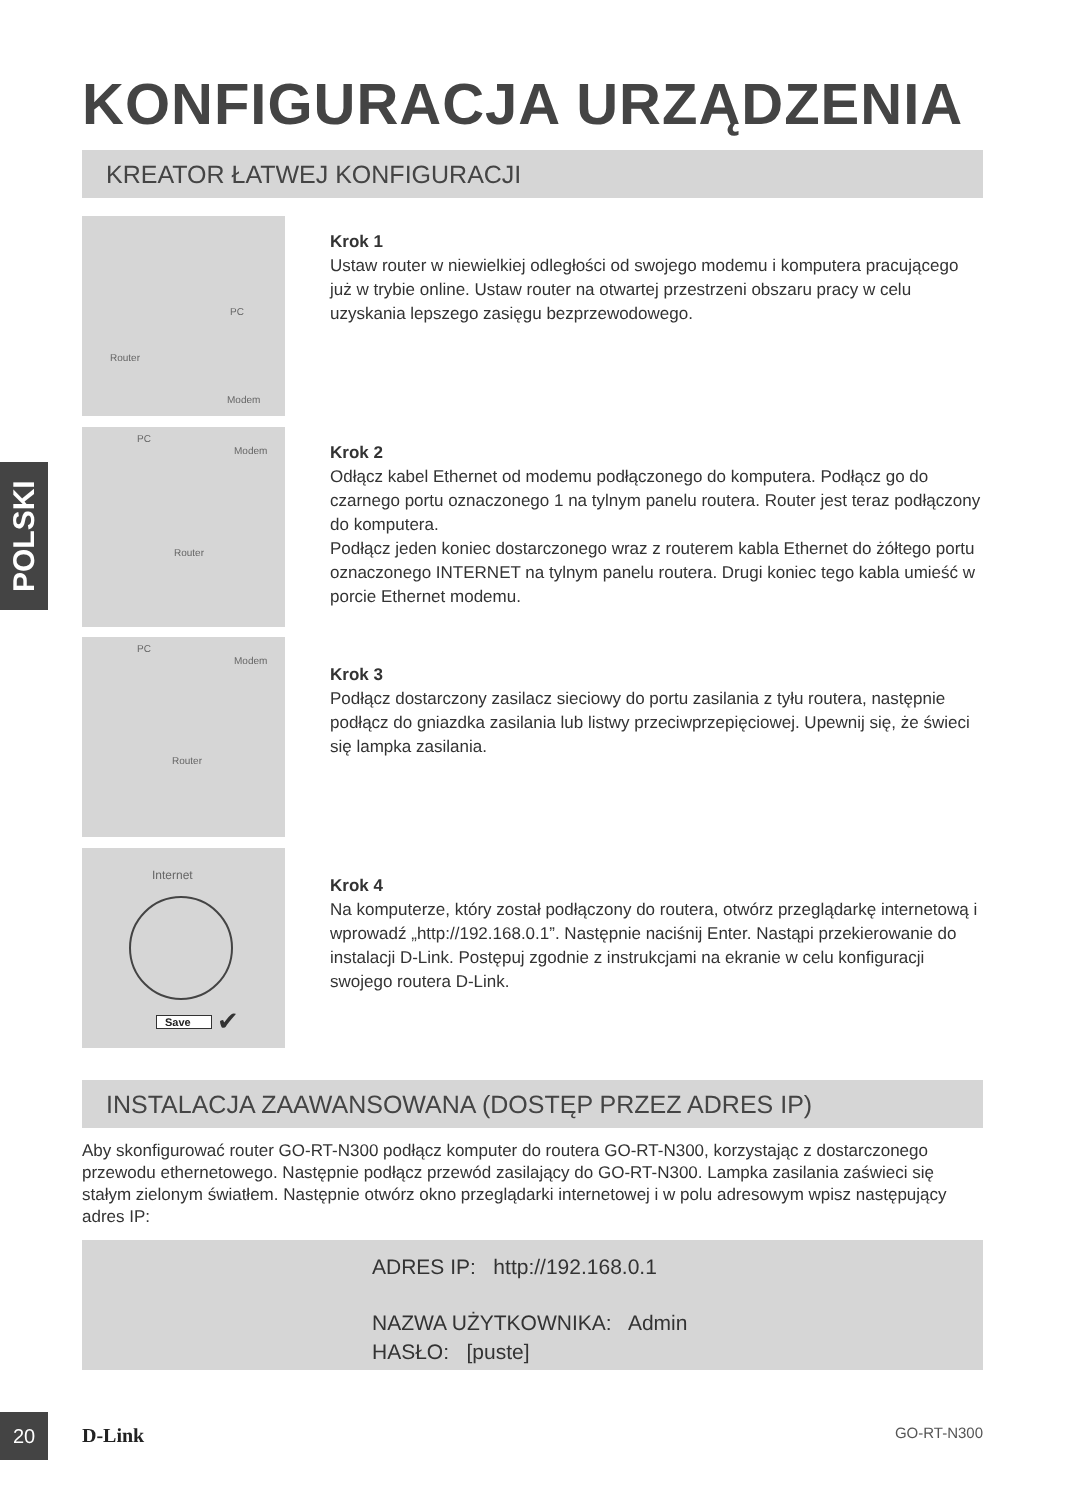KONFIGURACJA URZĄDZENIA
KREATOR ŁATWEJ KONFIGURACJI
POLSKI
PC
Router
Modem
Krok 1
Ustaw router w niewielkiej odległości od swojego modemu i komputera pracującego już w trybie online. Ustaw router na otwartej przestrzeni obszaru pracy w celu uzyskania lepszego zasięgu bezprzewodowego.
PC
Modem
Router
Krok 2
Odłącz kabel Ethernet od modemu podłączonego do komputera. Podłącz go do czarnego portu oznaczonego 1 na tylnym panelu routera. Router jest teraz podłączony do komputera.
Podłącz jeden koniec dostarczonego wraz z routerem kabla Ethernet do żółtego portu oznaczonego INTERNET na tylnym panelu routera. Drugi koniec tego kabla umieść w porcie Ethernet modemu.
PC
Modem
Router
Krok 3
Podłącz dostarczony zasilacz sieciowy do portu zasilania z tyłu routera, następnie podłącz do gniazdka zasilania lub listwy przeciwprzepięciowej. Upewnij się, że świeci się lampka zasilania.
Internet
Save ✔
Krok 4
Na komputerze, który został podłączony do routera, otwórz przeglądarkę internetową i wprowadź „http://192.168.0.1”. Następnie naciśnij Enter. Nastąpi przekierowanie do instalacji D-Link. Postępuj zgodnie z instrukcjami na ekranie w celu konfiguracji swojego routera D-Link.
INSTALACJA ZAAWANSOWANA (DOSTĘP PRZEZ ADRES IP)
Aby skonfigurować router GO-RT-N300 podłącz komputer do routera GO-RT-N300, korzystając z dostarczonego przewodu ethernetowego. Następnie podłącz przewód zasilający do GO-RT-N300. Lampka zasilania zaświeci się stałym zielonym światłem. Następnie otwórz okno przeglądarki internetowej i w polu adresowym wpisz następujący adres IP:
ADRES IP: http://192.168.0.1
NAZWA UŻYTKOWNIKA: Admin
HASŁO: [puste]
20
D-Link GO-RT-N300